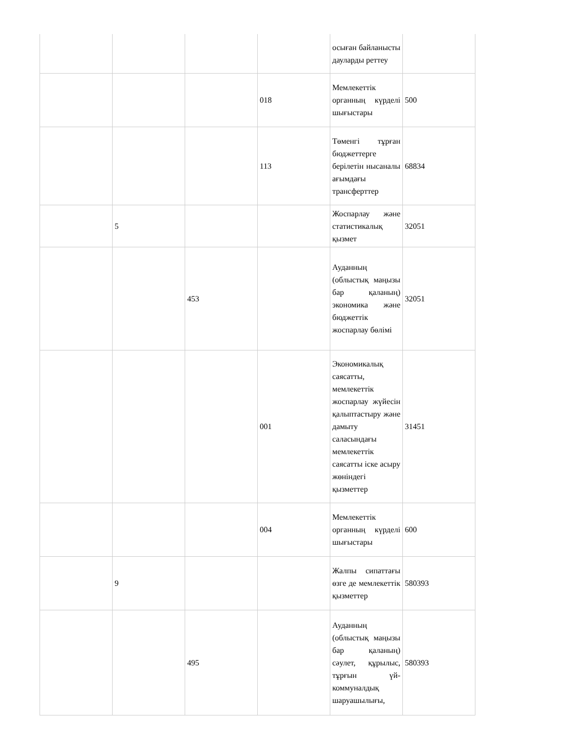| | | | | осыған байланысты дауларды реттеу | |
| | | | 018 | Мемлекеттік органның күрделі шығыстары | 500 |
| | | | 113 | Төменгі тұрған бюджеттерге берілетін нысаналы ағымдағы трансферттер | 68834 |
| | 5 | | | Жоспарлау және статистикалық қызмет | 32051 |
| | | 453 | | Ауданның (облыстық маңызы бар қаланың) экономика және бюджеттік жоспарлау бөлімі | 32051 |
| | | | 001 | Экономикалық саясатты, мемлекеттік жоспарлау жүйесін қалыптастыру және дамыту саласындағы мемлекеттік саясатты іске асыру жөніндегі қызметтер | 31451 |
| | | | 004 | Мемлекеттік органның күрделі шығыстары | 600 |
| | 9 | | | Жалпы сипаттағы өзге де мемлекеттік қызметтер | 580393 |
| | | 495 | | Ауданның (облыстық маңызы бар қаланың) сәулет, құрылыс, тұрғын үй-коммуналдық шаруашылығы, | 580393 |